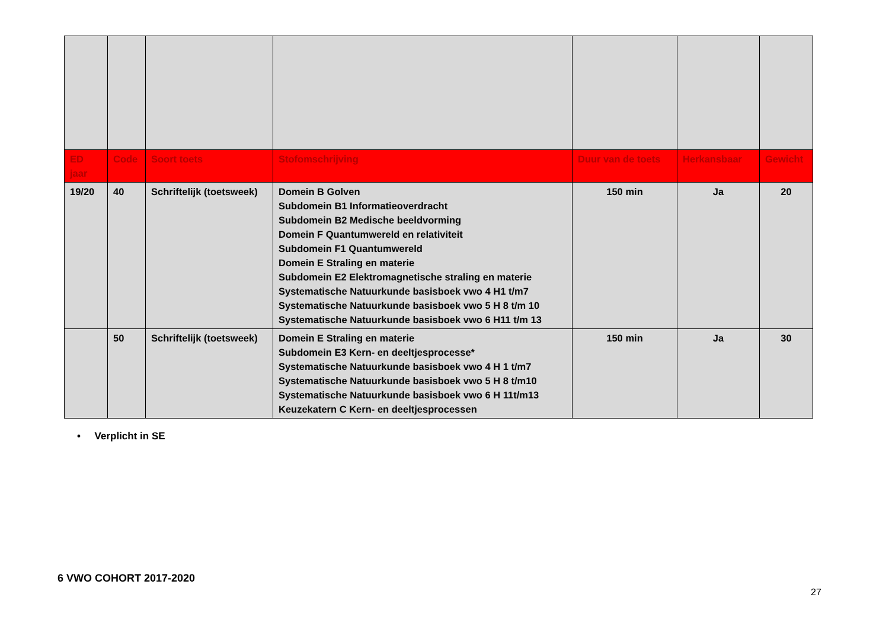| ED jaar | Code | Soort toets | Stofomschrijving | Duur van de toets | Herkansbaar | Gewicht |
| --- | --- | --- | --- | --- | --- | --- |
| 19/20 | 40 | Schriftelijk (toetsweek) | Domein B Golven Subdomein B1 Informatieoverdracht Subdomein B2 Medische beeldvorming Domein F Quantumwereld en relativiteit Subdomein F1 Quantumwereld Domein E Straling en materie Subdomein E2 Elektromagnetische straling en materie Systematische Natuurkunde basisboek vwo 4 H1 t/m7 Systematische Natuurkunde basisboek vwo 5 H 8 t/m 10 Systematische Natuurkunde basisboek vwo 6 H11 t/m 13 | 150 min | Ja | 20 |
| | 50 | Schriftelijk (toetsweek) | Domein E Straling en materie Subdomein E3 Kern- en deeltjesprocesse* Systematische Natuurkunde basisboek vwo 4 H 1 t/m7 Systematische Natuurkunde basisboek vwo 5 H 8 t/m10 Systematische Natuurkunde basisboek vwo 6 H 11t/m13 Keuzekatern C Kern- en deeltjesprocessen | 150 min | Ja | 30 |
• Verplicht in SE
6 VWO COHORT 2017-2020
27